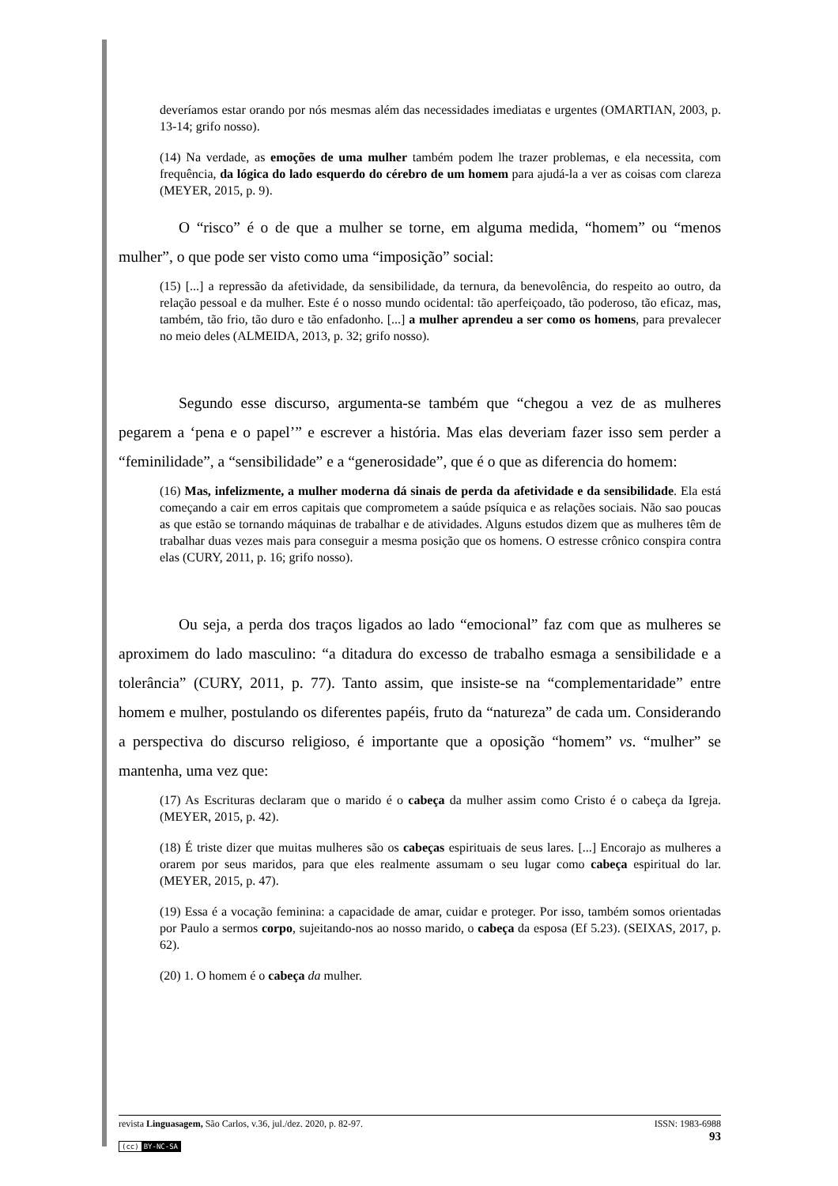deveríamos estar orando por nós mesmas além das necessidades imediatas e urgentes (OMARTIAN, 2003, p. 13-14; grifo nosso).
(14) Na verdade, as emoções de uma mulher também podem lhe trazer problemas, e ela necessita, com frequência, da lógica do lado esquerdo do cérebro de um homem para ajudá-la a ver as coisas com clareza (MEYER, 2015, p. 9).
O “risco” é o de que a mulher se torne, em alguma medida, “homem” ou “menos mulher”, o que pode ser visto como uma “imposição” social:
(15) [...] a repressão da afetividade, da sensibilidade, da ternura, da benevolência, do respeito ao outro, da relação pessoal e da mulher. Este é o nosso mundo ocidental: tão aperfeiçoado, tão poderoso, tão eficaz, mas, também, tão frio, tão duro e tão enfadonho. [...] a mulher aprendeu a ser como os homens, para prevalecer no meio deles (ALMEIDA, 2013, p. 32; grifo nosso).
Segundo esse discurso, argumenta-se também que “chegou a vez de as mulheres pegarem a ‘pena e o papel’” e escrever a história. Mas elas deveriam fazer isso sem perder a “feminilidade”, a “sensibilidade” e a “generosidade”, que é o que as diferencia do homem:
(16) Mas, infelizmente, a mulher moderna dá sinais de perda da afetividade e da sensibilidade. Ela está começando a cair em erros capitais que comprometem a saúde psíquica e as relações sociais. Não sao poucas as que estão se tornando máquinas de trabalhar e de atividades. Alguns estudos dizem que as mulheres têm de trabalhar duas vezes mais para conseguir a mesma posição que os homens. O estresse crônico conspira contra elas (CURY, 2011, p. 16; grifo nosso).
Ou seja, a perda dos traços ligados ao lado “emocional” faz com que as mulheres se aproximem do lado masculino: “a ditadura do excesso de trabalho esmaga a sensibilidade e a tolerância” (CURY, 2011, p. 77). Tanto assim, que insiste-se na “complementaridade” entre homem e mulher, postulando os diferentes papéis, fruto da “natureza” de cada um. Considerando a perspectiva do discurso religioso, é importante que a oposição “homem” vs. “mulher” se mantenha, uma vez que:
(17) As Escrituras declaram que o marido é o cabeça da mulher assim como Cristo é o cabeça da Igreja. (MEYER, 2015, p. 42).
(18) É triste dizer que muitas mulheres são os cabeças espirituais de seus lares. [...] Encorajo as mulheres a orarem por seus maridos, para que eles realmente assumam o seu lugar como cabeça espiritual do lar. (MEYER, 2015, p. 47).
(19) Essa é a vocação feminina: a capacidade de amar, cuidar e proteger. Por isso, também somos orientadas por Paulo a sermos corpo, sujeitando-nos ao nosso marido, o cabeça da esposa (Ef 5.23). (SEIXAS, 2017, p. 62).
(20) 1. O homem é o cabeça da mulher.
ISSN: 1983-6988
93 revista Linguasagem, São Carlos, v.36, jul./dez. 2020, p. 82-97.
(cc) BY-NC-SA